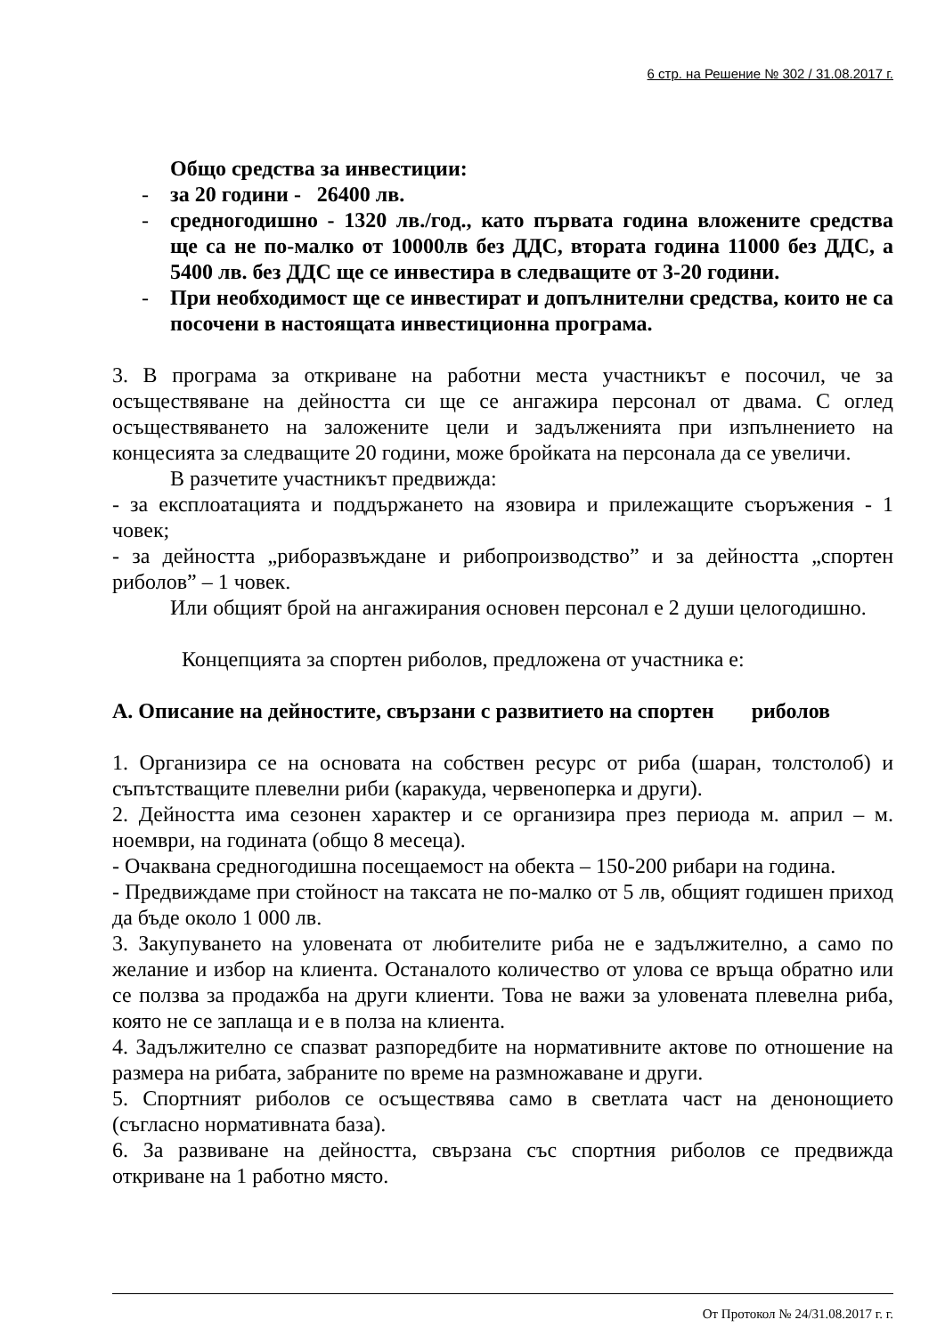6 стр. на Решение № 302 / 31.08.2017 г.
Общо средства за инвестиции:
- за 20 години - 26400 лв.
- средногодишно - 1320 лв./год., като първата година вложените средства ще са не по-малко от 10000лв без ДДС, втората година 11000 без ДДС, а 5400 лв. без ДДС ще се инвестира в следващите от 3-20 години.
- При необходимост ще се инвестират и допълнителни средства, които не са посочени в настоящата инвестиционна програма.
3. В програма за откриване на работни места участникът е посочил, че за осъществяване на дейността си ще се ангажира персонал от двама. С оглед осъществяването на заложените цели и задълженията при изпълнението на концесията за следващите 20 години, може бройката на персонала да се увеличи.
В разчетите участникът предвижда:
- за експлоатацията и поддържането на язовира и прилежащите съоръжения - 1 човек;
- за дейността „риборазвъждане и рибопроизводство” и за дейността „спортен риболов” – 1 човек.
Или общият брой на ангажирания основен персонал е 2 души целогодишно.
Концепцията за спортен риболов, предложена от участника е:
А. Описание на дейностите, свързани с развитието на спортен риболов
1. Организира се на основата на собствен ресурс от риба (шаран, толстолоб) и съпътстващите плевелни риби (каракуда, червеноперка и други).
2. Дейността има сезонен характер и се организира през периода м. април – м. ноември, на годината (общо 8 месеца).
- Очаквана средногодишна посещаемост на обекта – 150-200 рибари на година.
- Предвиждаме при стойност на таксата не по-малко от 5 лв, общият годишен приход да бъде около 1 000 лв.
3. Закупуването на уловената от любителите риба не е задължително, а само по желание и избор на клиента. Останалото количество от улова се връща обратно или се ползва за продажба на други клиенти. Това не важи за уловената плевелна риба, която не се заплаща и е в полза на клиента.
4. Задължително се спазват разпоредбите на нормативните актове по отношение на размера на рибата, забраните по време на размножаване и други.
5. Спортният риболов се осъществява само в светлата част на денонощието (съгласно нормативната база).
6. За развиване на дейността, свързана със спортния риболов се предвижда откриване на 1 работно място.
От Протокол № 24/31.08.2017 г. г.